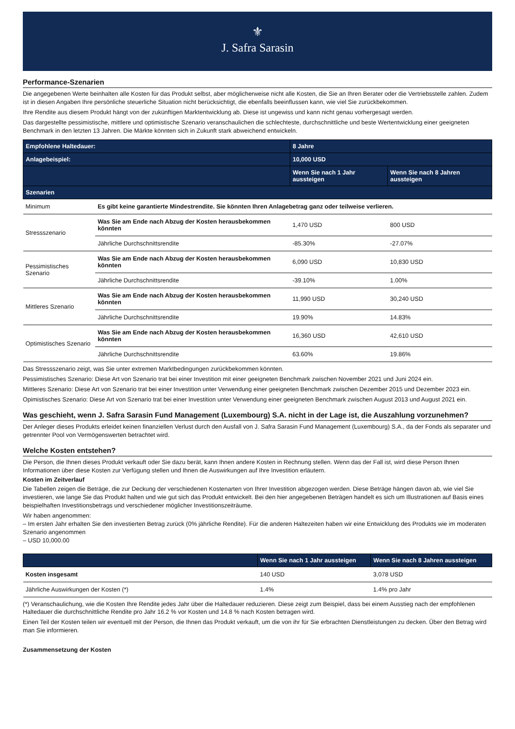⚜
J. Safra Sarasin
Performance-Szenarien
Die angegebenen Werte beinhalten alle Kosten für das Produkt selbst, aber möglicherweise nicht alle Kosten, die Sie an Ihren Berater oder die Vertriebsstelle zahlen. Zudem ist in diesen Angaben Ihre persönliche steuerliche Situation nicht berücksichtigt, die ebenfalls beeinflussen kann, wie viel Sie zurückbekommen.
Ihre Rendite aus diesem Produkt hängt von der zukünftigen Marktentwicklung ab. Diese ist ungewiss und kann nicht genau vorhergesagt werden.
Das dargestellte pessimistische, mittlere und optimistische Szenario veranschaulichen die schlechteste, durchschnittliche und beste Wertentwicklung einer geeigneten Benchmark in den letzten 13 Jahren. Die Märkte könnten sich in Zukunft stark abweichend entwickeln.
| Empfohlene Haltedauer: | | 8 Jahre | |
| --- | --- | --- | --- |
| Anlagebeispiel: | | 10,000 USD | |
| | | Wenn Sie nach 1 Jahr aussteigen | Wenn Sie nach 8 Jahren aussteigen |
| Szenarien | | | |
| Minimum | Es gibt keine garantierte Mindestrendite. Sie könnten Ihren Anlagebetrag ganz oder teilweise verlieren. | | |
| Stressszenario | Was Sie am Ende nach Abzug der Kosten herausbekommen könnten | 1,470 USD | 800 USD |
| | Jährliche Durchschnittsrendite | -85.30% | -27.07% |
| Pessimistisches Szenario | Was Sie am Ende nach Abzug der Kosten herausbekommen könnten | 6,090 USD | 10,830 USD |
| | Jährliche Durchschnittsrendite | -39.10% | 1.00% |
| Mittleres Szenario | Was Sie am Ende nach Abzug der Kosten herausbekommen könnten | 11,990 USD | 30,240 USD |
| | Jährliche Durchschnittsrendite | 19.90% | 14.83% |
| Optimistisches Szenario | Was Sie am Ende nach Abzug der Kosten herausbekommen könnten | 16,360 USD | 42,610 USD |
| | Jährliche Durchschnittsrendite | 63.60% | 19.86% |
Das Stressszenario zeigt, was Sie unter extremen Marktbedingungen zurückbekommen könnten.
Pessimistisches Szenario: Diese Art von Szenario trat bei einer Investition mit einer geeigneten Benchmark zwischen November 2021 und Juni 2024 ein.
Mittleres Szenario: Diese Art von Szenario trat bei einer Investition unter Verwendung einer geeigneten Benchmark zwischen Dezember 2015 und Dezember 2023 ein.
Opimistisches Szenario: Diese Art von Szenario trat bei einer Investition unter Verwendung einer geeigneten Benchmark zwischen August 2013 und August 2021 ein.
Was geschieht, wenn J. Safra Sarasin Fund Management (Luxembourg) S.A. nicht in der Lage ist, die Auszahlung vorzunehmen?
Der Anleger dieses Produkts erleidet keinen finanziellen Verlust durch den Ausfall von J. Safra Sarasin Fund Management (Luxembourg) S.A., da der Fonds als separater und getrennter Pool von Vermögenswerten betrachtet wird.
Welche Kosten entstehen?
Die Person, die Ihnen dieses Produkt verkauft oder Sie dazu berät, kann Ihnen andere Kosten in Rechnung stellen. Wenn das der Fall ist, wird diese Person Ihnen Informationen über diese Kosten zur Verfügung stellen und Ihnen die Auswirkungen auf Ihre Investition erläutern.
Kosten im Zeitverlauf
Die Tabellen zeigen die Beträge, die zur Deckung der verschiedenen Kostenarten von Ihrer Investition abgezogen werden. Diese Beträge hängen davon ab, wie viel Sie investieren, wie lange Sie das Produkt halten und wie gut sich das Produkt entwickelt. Bei den hier angegebenen Beträgen handelt es sich um Illustrationen auf Basis eines beispielhaften Investitionsbetrags und verschiedener möglicher Investitionszeiträume.
Wir haben angenommen:
– Im ersten Jahr erhalten Sie den investierten Betrag zurück (0% jährliche Rendite). Für die anderen Haltezeiten haben wir eine Entwicklung des Produkts wie im moderaten Szenario angenommen
– USD 10,000.00
| | Wenn Sie nach 1 Jahr aussteigen | Wenn Sie nach 8 Jahren aussteigen |
| --- | --- | --- |
| Kosten insgesamt | 140 USD | 3,078 USD |
| Jährliche Auswirkungen der Kosten (*) | 1.4% | 1.4% pro Jahr |
(*) Veranschaulichung, wie die Kosten Ihre Rendite jedes Jahr über die Haltedauer reduzieren. Diese zeigt zum Beispiel, dass bei einem Ausstieg nach der empfohlenen Haltedauer die durchschnittliche Rendite pro Jahr 16.2 % vor Kosten und 14.8 % nach Kosten betragen wird.
Einen Teil der Kosten teilen wir eventuell mit der Person, die Ihnen das Produkt verkauft, um die von ihr für Sie erbrachten Dienstleistungen zu decken. Über den Betrag wird man Sie informieren.
Zusammensetzung der Kosten